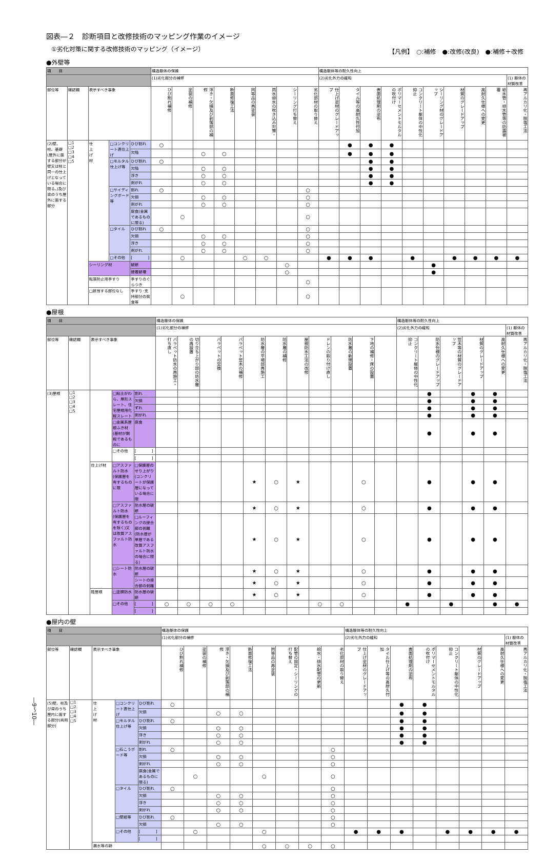図表―２　診断項目と改修技術のマッピング作業のイメージ
①劣化対策に関する改修技術のマッピング（イメージ）
【凡例】　○:補修　●:改修(改良)　●:補修＋改修
●外壁等
| 項 目 | | | | | 構造躯体の保護 | | | | | | | | 構造躯体等の耐久性向上 | | | | | | | | | |
| --- | --- | --- | --- | --- | --- | --- | --- | --- | --- | --- | --- | --- | --- | --- | --- | --- | --- | --- | --- | --- | --- | --- |
| | | | | | (1)劣化部分の補修 | | | | | | | | (2)劣化外力の緩和 | | | | | | | | | (1) 躯体の材質改善 |
| 部位等 | 確認欄 | 表示すべき事象 | | | ひび割れ補修 | 塗装の補修 | 浮き・欠損及び剥落部の補修 | 断面修復工法 | 同等品の再塗装 | 雨水排水の吹き込み対策・ | シーリング打ち替え | 劣化部材の取り替え | 仕上げ塗材のグレードアップ | タイル等の高耐久性付加 | 表面処理剤の塗布 | ポリマーセメントモルタルの吹付け | コンクリート躯体の中性化抑止 | シーリング材のグレードアップ | 材質のグレードアップ | 高耐久仕様への変更 | 給水管・排水管等の防露被覆 | 再アルカリ化・脱塩工法 |
| (2)壁、柱、基礎(屋外に面する部分が壁又は柱と同一の仕上げとなっている場合に限る。)及び梁のうち屋外に面する部分 | □1 □2 □3 □4 □5 | 仕 上 げ 材 | □コンクリート直仕上げ | ひび割れ | ○ | | | | | | | | | ● | ● | ● | | | | | | |
| | | | | 欠陥 | | | ○ | ○ | | | | | | ● | ● | ● | | | | | | |
| | | | □モルタル仕上げ等 | ひび割れ | ○ | | | | | | | | | | ● | ● | | | | | | |
| | | | | 欠陥 | | | ○ | ○ | | | | | | | ● | ● | | | | | | |
| | | | | 浮き | | | ○ | ○ | | | | | | | ● | ● | | | | | | |
| | | | | 剥がれ | | | ○ | ○ | | | | | | | ● | ● | | | | | | |
| | | | □サイディングボード等 | 割れ | ○ | | | | | | | ○ | | | | | | | | | | |
| | | | | 欠損 | | | ○ | ○ | | | | ○ | | | | | | | | | | |
| | | | | 剥がれ | | | ○ | ○ | | | | ○ | | | | | | | | | | |
| | | | | 腐食(金属であるものに限る) | | ○ | | | | | | ○ | | | | | | | | | | |
| | | | □タイル | ひび割れ | ○ | | | | | | | ○ | | | | | | | | | | |
| | | | | 欠損 | | | ○ | ○ | | | | ○ | | | | | | | | | | |
| | | | | 浮き | | | ○ | ○ | | | | ○ | | | | | | | | | | |
| | | | | 剥がれ | | | ○ | ○ | | | | ○ | | | | | | | | | | |
| | | | □その他 | [ ] | | ○ | | | ○ | ○ | | | ● | ● | ● | | ● | | ● | ● | ● | ● |
| | | シーリング材 | | 破断 | | | | | | | ○ | | | | | | | ● | | | | |
| | | | | 接着破壊 | | | | | | | ○ | | | | | | | ● | | | | |
| | | 転落防止用手すり | | 手すりのぐらつき | | | | | | | | ○ | | | | | | | | | | |
| | | □該当する部位なし | | 手すり･支持部分の腐食等 | | ○ | | | | | | ○ | | | | | | | | | | |
●屋根
| 項 目 | | | | | 構造躯体の保護 | | | | | | | | | | | 構造躯体等の耐久性向上 | | | | | |
| --- | --- | --- | --- | --- | --- | --- | --- | --- | --- | --- | --- | --- | --- | --- | --- | --- | --- | --- | --- | --- | --- |
| | | | | | (1)劣化部分の補修 | | | | | | | | | | | (2)劣化外力の緩和 | | | | | (1) 躯体の材質改善 |
| 部位等 | 確認欄 | 表示すべき事象 | | | パラペット防水の再施工・打ち直し | 切り立ち上がり部の防水層の再設置 | パラペットの交換 | パラペット笠木の補修 | 防水層の平場部再施工 | 防水層の補修 | 屋根防水工法の改修 | ドレンの取り付け直し | 防水層の新規設置 | 下地の補修・床の設置 | | コンクリート躯体の中性化抑止 | 防水仕様のグレードアップ | 笠木等の材質のグレードアップ | 材質のグレードアップ | 高耐久仕様への変更 | 再アルカリ化・脱塩工法 |
| (3)屋根 | □1 □2 □3 □4 □5 | | □粘土がわら、厚形スレート、住宅屋根用化粧スレート | 割れ | | | | | | | | | | | | | ● | | ● | ● | |
| | | | | 欠損 | | | | | | | | | | | | | ● | | ● | ● | |
| | | | | ずれ | | | | | | | | | | | | | ● | | ● | ● | |
| | | | | 剥がれ | | | | | | | | | | | | | ● | | ● | ● | |
| | | | □金属系屋根ふき材(基材が鋼板であるものに | 腐食 | | | | | | | | | | | | | ● | | ● | ● | |
| | | | □その他 | [ ] | | | | | | | | | | | | | | | | | |
| | | | | [ ] | | | | | | | | | | | | | | | | | |
| | | 仕上げ材 | □アスファルト防水(保護層を有するものに限 | □保護層のせり上がり(コンクリートが保護層になっている場合に限 | | | | | ★ | ○ | ★ | | | ○ | | | ● | | ● | ● | |
| | | | □アスファルト防水(保護層を有するものを除く)又は改質アスファルト防水 | 防水層の破断 | | | | | ★ | ○ | ★ | | | ○ | | | ● | | ● | ● | |
| | | | | □ルーフィングの接合部の剥離(防水層が単層である改質アスファルト防水の場合に限る) | | | | | ★ | ○ | ★ | | | ○ | | | ● | | ● | ● | |
| | | | □シート防水 | 防水層の破断 | | | | | ★ | ○ | ★ | | | ○ | | | ● | | ● | ● | |
| | | | | シートの接合部の剥離 | | | | | ★ | ○ | ★ | | | ○ | | | ● | | ● | ● | |
| | | 陸屋根 | □塗膜防水 | 防水層の破断 | | | | | ★ | ○ | ★ | | | ○ | | | ● | | ● | ● | |
| | | | □その他 | [ ] | ○ | ○ | ○ | ○ | | | | ○ | ○ | | | ● | | ● | | ● | ● |
| | | | | [ ] | | | | | | | | | | | | | | | | | |
●屋内の壁
| 項 目 | | | | | 構造躯体の保護 | | | | | | | | 構造躯体等の耐久性向上 | | | | | | | |
| --- | --- | --- | --- | --- | --- | --- | --- | --- | --- | --- | --- | --- | --- | --- | --- | --- | --- | --- | --- | --- |
| | | | | | (1)劣化部分の補修 | | | | | | | | (2)劣化外力の緩和 | | | | | | | (1) 躯体の材質改善 |
| 部位等 | 確認欄 | 表示すべき事象 | | | ひび割れ補修 | 塗装の補修 | 浮き・欠損及び剥落部の補修 | 断面修復工法 | 同等品の再塗装 | 配管の固定・シーリングの打ち替え | 給水・排水配管の更新 | 劣化部材の取り替え | 仕上げ塗材のグレードアップ | タイル仕上げ等の高耐久付加 | 表面処理剤の塗布 | ポリマーセメントモルタルの吹付け | コンクリート躯体の中性化抑止 | 材質のグレードアップ | 高耐久仕様への変更 | 再アルカリ化・脱塩工法 |
| (5)壁、柱及び梁のうち屋内に面する部分(共用部分) | □1 □2 □3 □4 □5 | 仕 上 げ 材 | □コンクリート直仕上げ | ひび割れ | ○ | | | | | | | | | | ● | ● | | | | |
| | | | | 欠損 | | | ○ | ○ | | | | | | | ● | ● | | | | |
| | | | □モルタル仕上げ等 | ひび割れ | ○ | | | | | | | | | | ● | ● | | | | |
| | | | | 欠損 | | | ○ | ○ | | | | | | | ● | ● | | | | |
| | | | | 浮き | | | ○ | ○ | | | | | | | ● | ● | | | | |
| | | | | 剥がれ | | | ○ | ○ | | | | | | | ● | ● | | | | |
| | | | □石こうボード等 | 割れ | ○ | | | | | | | ○ | | | | | | | | |
| | | | | 欠損 | | | ○ | ○ | | | | ○ | | | | | | | | |
| | | | | 剥がれ | | | ○ | ○ | | | | ○ | | | | | | | | |
| | | | | 腐食(金属であるものに限る) | | ○ | | | ○ | | | ○ | | | | | | | | |
| | | | □タイル | ひび割れ | ○ | | | | | | | ○ | | | | | | | | |
| | | | | 欠損 | | | ○ | ○ | | | | ○ | | | | | | | | |
| | | | | 浮き | | | ○ | ○ | | | | ○ | | | | | | | | |
| | | | | 剥がれ | | | ○ | ○ | | | | ○ | | | | | | | | |
| | | | □壁紙等 | ひび割れ | ○ | | | | | | | ○ | | | | | | | | |
| | | | | 欠損 | | | ○ | ○ | | | | ○ | | | | | | | | |
| | | | □その他 | [ ] | | ○ | | | ○ | | | | ● | ● | ● | | ● | ● | ● | ● |
| | | | | [ ] | | | | | | | | | | | | | | | | |
| | | 漏水等の跡 | | | | | | | ○ | ○ | ○ | ○ | | | | | | | | |
―9～10―